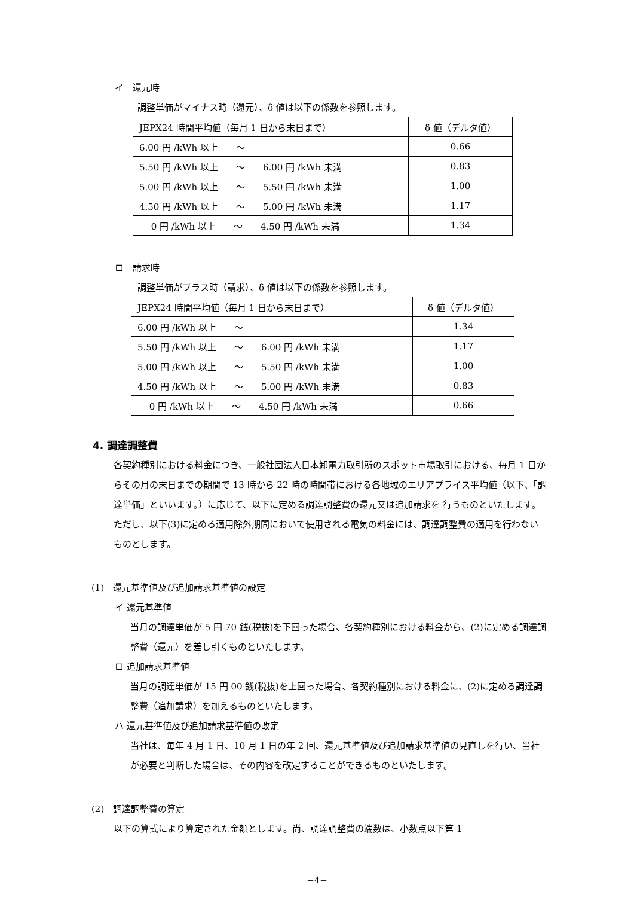イ　還元時
調整単価がマイナス時（還元）、δ 値は以下の係数を参照します。
| JEPX24 時間平均値（毎月 1 日から末日まで） | δ 値（デルタ値） |
| 6.00 円 /kWh 以上 〜 | 0.66 |
| 5.50 円 /kWh 以上 〜 6.00 円 /kWh 未満 | 0.83 |
| 5.00 円 /kWh 以上 〜 5.50 円 /kWh 未満 | 1.00 |
| 4.50 円 /kWh 以上 〜 5.00 円 /kWh 未満 | 1.17 |
| 0 円 /kWh 以上 〜 4.50 円 /kWh 未満 | 1.34 |
ロ　請求時
調整単価がプラス時（請求）、δ 値は以下の係数を参照します。
| JEPX24 時間平均値（毎月 1 日から末日まで） | δ 値（デルタ値） |
| 6.00 円 /kWh 以上 〜 | 1.34 |
| 5.50 円 /kWh 以上 〜 6.00 円 /kWh 未満 | 1.17 |
| 5.00 円 /kWh 以上 〜 5.50 円 /kWh 未満 | 1.00 |
| 4.50 円 /kWh 以上 〜 5.00 円 /kWh 未満 | 0.83 |
| 0 円 /kWh 以上 〜 4.50 円 /kWh 未満 | 0.66 |
4. 調達調整費
各契約種別における料金につき、一般社団法人日本卸電力取引所のスポット市場取引における、毎月 1 日からその月の末日までの期間で 13 時から 22 時の時間帯における各地域のエリアプライス平均値（以下、「調達単価」といいます。）に応じて、以下に定める調達調整費の還元又は追加請求を 行うものといたします。 ただし、以下(3)に定める適用除外期間において使用される電気の料金には、調達調整費の適用を行わないものとします。
(1)　還元基準値及び追加請求基準値の設定
イ 還元基準値
当月の調達単価が 5 円 70 銭(税抜)を下回った場合、各契約種別における料金から、(2)に定める調達調整費（還元）を差し引くものといたします。
ロ 追加請求基準値
当月の調達単価が 15 円 00 銭(税抜)を上回った場合、各契約種別における料金に、(2)に定める調達調整費（追加請求）を加えるものといたします。
ハ 還元基準値及び追加請求基準値の改定
当社は、毎年 4 月 1 日、10 月 1 日の年 2 回、還元基準値及び追加請求基準値の見直しを行い、当社が必要と判断した場合は、その内容を改定することができるものといたします。
(2)　調達調整費の算定
以下の算式により算定された金額とします。尚、調達調整費の端数は、小数点以下第 1
−4−